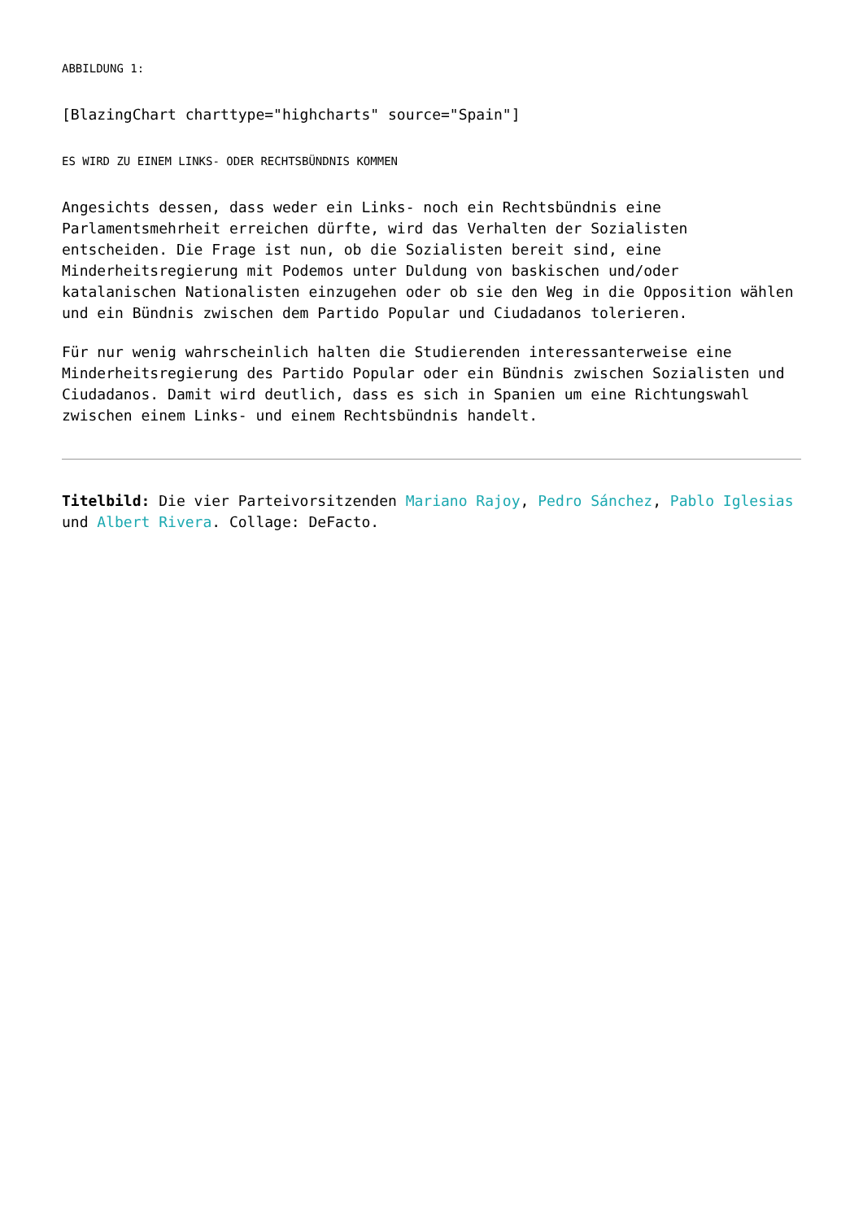ABBILDUNG 1:
[BlazingChart charttype="highcharts" source="Spain"]
ES WIRD ZU EINEM LINKS- ODER RECHTSBÜNDNIS KOMMEN
Angesichts dessen, dass weder ein Links- noch ein Rechtsbündnis eine Parlamentsmehrheit erreichen dürfte, wird das Verhalten der Sozialisten entscheiden. Die Frage ist nun, ob die Sozialisten bereit sind, eine Minderheitsregierung mit Podemos unter Duldung von baskischen und/oder katalanischen Nationalisten einzugehen oder ob sie den Weg in die Opposition wählen und ein Bündnis zwischen dem Partido Popular und Ciudadanos tolerieren.
Für nur wenig wahrscheinlich halten die Studierenden interessanterweise eine Minderheitsregierung des Partido Popular oder ein Bündnis zwischen Sozialisten und Ciudadanos. Damit wird deutlich, dass es sich in Spanien um eine Richtungswahl zwischen einem Links- und einem Rechtsbündnis handelt.
Titelbild: Die vier Parteivorsitzenden Mariano Rajoy, Pedro Sánchez, Pablo Iglesias und Albert Rivera. Collage: DeFacto.